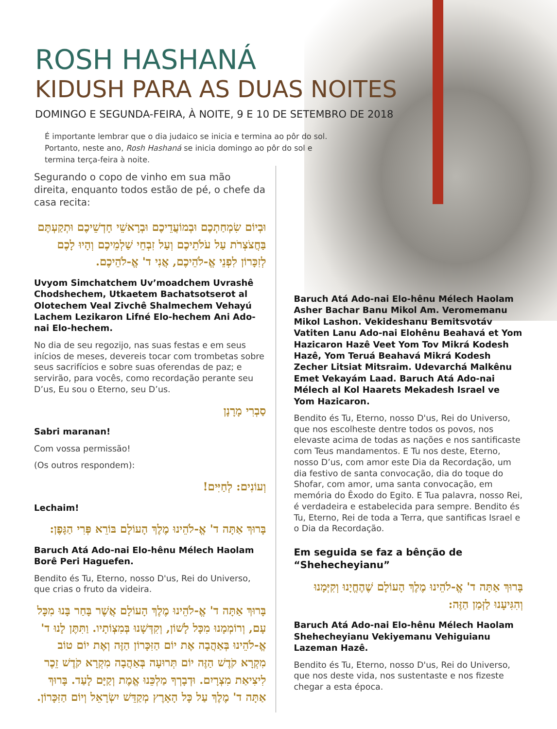ROSH HASHANÁ
KIDUSH PARA AS DUAS NOITES
DOMINGO E SEGUNDA-FEIRA, À NOITE, 9 E 10 DE SETEMBRO DE 2018
É importante lembrar que o dia judaico se inicia e termina ao pôr do sol. Portanto, neste ano, Rosh Hashaná se inicia domingo ao pôr do sol e termina terça-feira à noite.
Segurando o copo de vinho em sua mão direita, enquanto todos estão de pé, o chefe da casa recita:
וּבְיוֹם שִׂמְחַתְכֶם וּבְמוֹעֲדֵיכֶם וּבְרָאשֵׁי חָדְשֵׁיכֶם וּתְקַעְתֶּם בַּחֲצֹצְרֹת עַל עֹלֹתֵיכֶם וְעַל זִבְחֵי שַׁלְמֵיכֶם וְהָיוּ לָכֶם לְזִכָּרוֹן לִפְנֵי אֱ-לֹהֵיכֶם, אֲנִי ד' אֱ-לֹהֵיכֶם.
Uvyom Simchatchem Uv’moadchem Uvrashê Chodshechem, Utkaetem Bachatsotserot al Olotechem Veal Zivchê Shalmechem Vehayú Lachem Lezikaron Lifné Elo-hechem Ani Ado-nai Elo-hechem.
No dia de seu regozijo, nas suas festas e em seus inícios de meses, devereis tocar com trombetas sobre seus sacrifícios e sobre suas oferendas de paz; e servirão, para vocês, como recordação perante seu D’us, Eu sou o Eterno, seu D’us.
סַבְרִי מָרָנָן
Sabri maranan!
Com vossa permissão!
(Os outros respondem):
וְעוֹנִים: לְחַיִּים!
Lechaim!
בָּרוּךְ אַתָּה ד' אֱ-לֹהֵינוּ מֶלֶךְ הָעוֹלָם בּוֹרֵא פְּרִי הַגָּפֶן:
Baruch Atá Ado-nai Elo-hênu Mélech Haolam Borê Peri Haguefen.
Bendito és Tu, Eterno, nosso D'us, Rei do Universo, que crias o fruto da videira.
בָּרוּךְ אַתָּה ד' אֱ-לֹהֵינוּ מֶלֶךְ הָעוֹלָם אֲשֶׁר בָּחַר בָּנוּ מִכָּל עָם, וְרוֹמְמָנוּ מִכָּל לָשׁוֹן, וְקִדְּשָׁנוּ בְּמִצְוֹתָיו. וַתִּתֶּן לָנוּ ד' אֱ-לֹהֵינוּ בְּאַהֲבָה אֶת יוֹם הַזִּכָּרוֹן הַזֶּה וְאֶת יוֹם טוֹב מִקְרָא קֹדֶשׁ הַזֶּה יוֹם תְּרוּעָה בְּאַהֲבָה מִקְרָא קֹדֶשׁ זֵכֶר לִיצִיאַת מִצְרָיִם. וּדְבָרְךָ מַלְכֵּנוּ אֱמֶת וְקַיָּם לָעַד. בָּרוּךְ אַתָּה ד' מֶלֶךְ עַל כָּל הָאָרֶץ מְקַדֵּשׁ יִשְׂרָאֵל וְיוֹם הַזִּכָּרוֹן.
Baruch Atá Ado-nai Elo-hênu Mélech Haolam Asher Bachar Banu Mikol Am. Veromemanu Mikol Lashon. Vekideshanu Bemitsvotáv Vatiten Lanu Ado-nai Elohênu Beahavá et Yom Hazicaron Hazê Veet Yom Tov Mikrá Kodesh Hazê, Yom Teruá Beahavá Mikrá Kodesh Zecher Litsiat Mitsraim. Udevarchá Malkênu Emet Vekayám Laad. Baruch Atá Ado-nai Mélech al Kol Haarets Mekadesh Israel ve Yom Hazicaron.
Bendito és Tu, Eterno, nosso D'us, Rei do Universo, que nos escolheste dentre todos os povos, nos elevaste acima de todas as nações e nos santificaste com Teus mandamentos. E Tu nos deste, Eterno, nosso D’us, com amor este Dia da Recordação, um dia festivo de santa convocação, dia do toque do Shofar, com amor, uma santa convocação, em memória do Êxodo do Egito. E Tua palavra, nosso Rei, é verdadeira e estabelecida para sempre. Bendito és Tu, Eterno, Rei de toda a Terra, que santificas Israel e o Dia da Recordação.
Em seguida se faz a bênção de “Shehecheyianu”
בָּרוּךְ אַתָּה ד' אֱ-לֹהֵינוּ מֶלֶךְ הָעוֹלָם שֶׁהֶחֱיָנוּ וְקִיְּמָנוּ וְהִגִּיעָנוּ לַזְּמַן הַזֶּה:
Baruch Atá Ado-nai Elo-hênu Mélech Haolam Shehecheyianu Vekiyemanu Vehiguianu Lazeman Hazê.
Bendito és Tu, Eterno, nosso D'us, Rei do Universo, que nos deste vida, nos sustentaste e nos fizeste chegar a esta época.